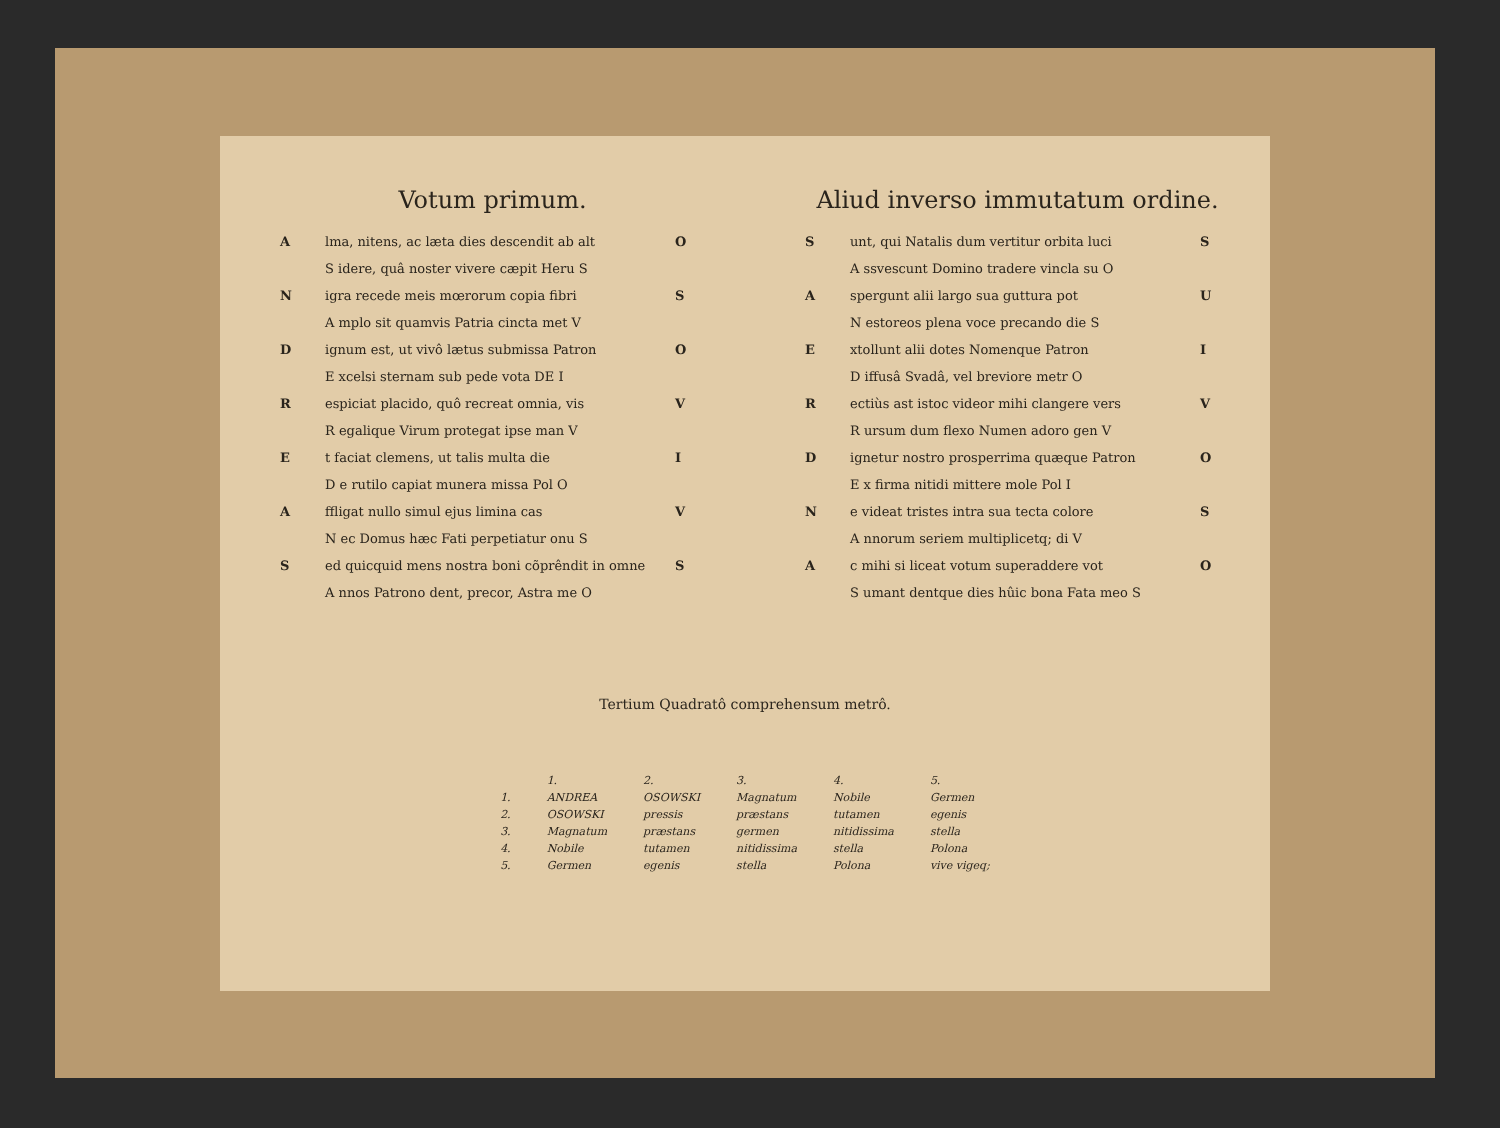Votum primum.
Alma, nitens, ac læta dies descendit ab alt O
S idere, quâ noster vivere cæpit Heru S
Nigra recede meis mœrorum copia fibri S
A mplo sit quamvis Patria cincta met V
Dignum est, ut vivô lætus submissa Patron O
E xcelsi sternam sub pede vota DE I
Respiciat placido, quô recreat omnia, vis V
R egalique Virum protegat ipse man V
Et faciat clemens, ut talis multa die I
D e rutilo capiat munera missa Pol O
Affligat nullo simul ejus limina cas V
N ec Domus hæc Fati perpetiatur onu S
Sed quicquid mens nostra boni cõprêndit in omne S
A nnos Patrono dent, precor, Astra me O
Aliud inverso immutatum ordine.
Sunt, qui Natalis dum vertitur orbita luci S
A ssvescunt Domino tradere vincla su O
Aspergunt alii largo sua guttura pot U
N estoreos plena voce precando die S
Extollunt alii dotes Nomenque Patron I
D iffusâ Svadâ, vel breviore metr O
Rectiùs ast istoc videor mihi clangere vers V
R ursum dum flexo Numen adoro gen V
Dignetur nostro prosperrima quæque Patron O
E x firma nitidi mittere mole Pol I
Ne videat tristes intra sua tecta colore S
A nnorum seriem multiplicetq; di V
Ac mihi si liceat votum superaddere vot O
S umant dentque dies hûic bona Fata meo S
Tertium Quadratô comprehensum metrô.
| | 1. | 2. | 3. | 4. | 5. |
| --- | --- | --- | --- | --- | --- |
| 1. | ANDREA | OSOWSKI | Magnatum | Nobile | Germen |
| 2. | OSOWSKI | pressis | præstans | tutamen | egenis |
| 3. | Magnatum | præstans | germen | nitidissima | stella |
| 4. | Nobile | tutamen | nitidissima | stella | Polona |
| 5. | Germen | egenis | stella | Polona | vive vigeq; |